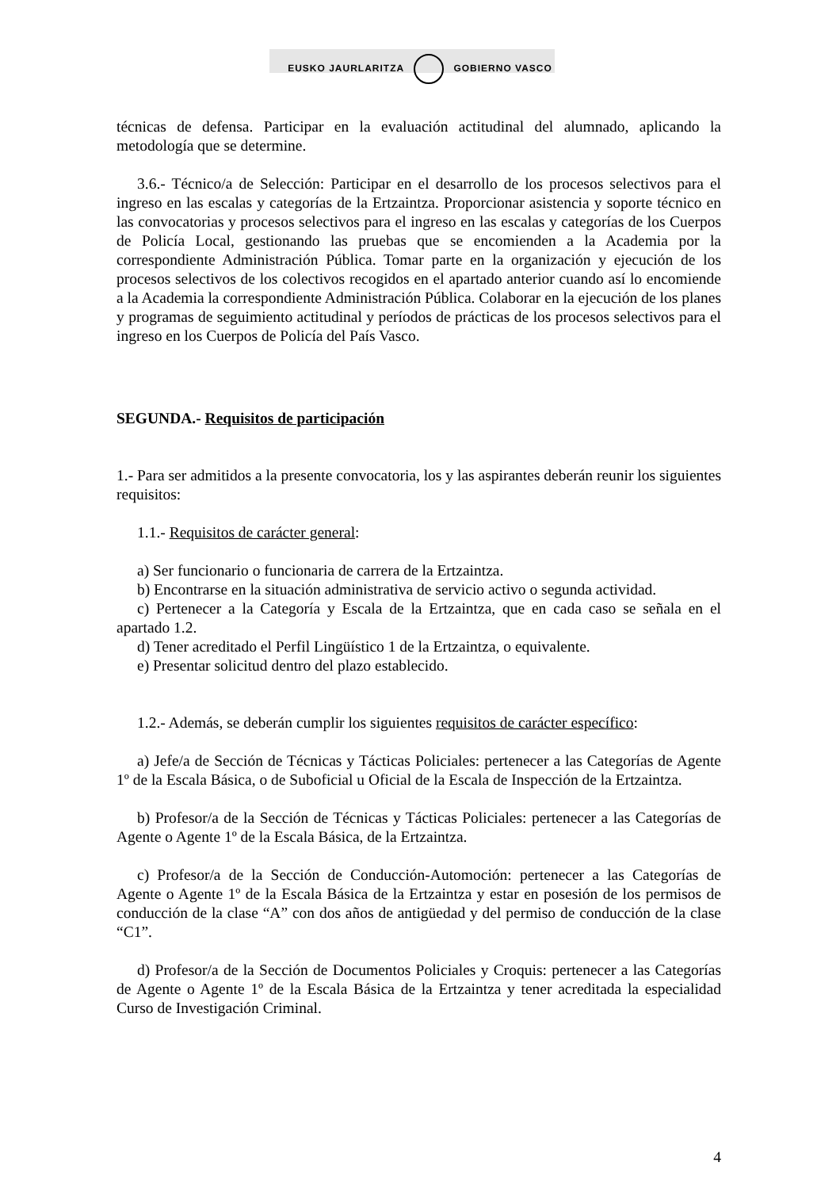EUSKO JAURLARITZA GOBIERNO VASCO
técnicas de defensa. Participar en la evaluación actitudinal del alumnado, aplicando la metodología que se determine.
3.6.- Técnico/a de Selección: Participar en el desarrollo de los procesos selectivos para el ingreso en las escalas y categorías de la Ertzaintza. Proporcionar asistencia y soporte técnico en las convocatorias y procesos selectivos para el ingreso en las escalas y categorías de los Cuerpos de Policía Local, gestionando las pruebas que se encomienden a la Academia por la correspondiente Administración Pública. Tomar parte en la organización y ejecución de los procesos selectivos de los colectivos recogidos en el apartado anterior cuando así lo encomiende a la Academia la correspondiente Administración Pública. Colaborar en la ejecución de los planes y programas de seguimiento actitudinal y períodos de prácticas de los procesos selectivos para el ingreso en los Cuerpos de Policía del País Vasco.
SEGUNDA.- Requisitos de participación
1.- Para ser admitidos a la presente convocatoria, los y las aspirantes deberán reunir los siguientes requisitos:
1.1.- Requisitos de carácter general:
a) Ser funcionario o funcionaria de carrera de la Ertzaintza.
b) Encontrarse en la situación administrativa de servicio activo o segunda actividad.
c) Pertenecer a la Categoría y Escala de la Ertzaintza, que en cada caso se señala en el apartado 1.2.
d) Tener acreditado el Perfil Lingüístico 1 de la Ertzaintza, o equivalente.
e) Presentar solicitud dentro del plazo establecido.
1.2.- Además, se deberán cumplir los siguientes requisitos de carácter específico:
a) Jefe/a de Sección de Técnicas y Tácticas Policiales: pertenecer a las Categorías de Agente 1º de la Escala Básica, o de Suboficial u Oficial de la Escala de Inspección de la Ertzaintza.
b) Profesor/a de la Sección de Técnicas y Tácticas Policiales: pertenecer a las Categorías de Agente o Agente 1º de la Escala Básica, de la Ertzaintza.
c) Profesor/a de la Sección de Conducción-Automoción: pertenecer a las Categorías de Agente o Agente 1º de la Escala Básica de la Ertzaintza y estar en posesión de los permisos de conducción de la clase “A” con dos años de antigüedad y del permiso de conducción de la clase “C1”.
d) Profesor/a de la Sección de Documentos Policiales y Croquis: pertenecer a las Categorías de Agente o Agente 1º de la Escala Básica de la Ertzaintza y tener acreditada la especialidad Curso de Investigación Criminal.
4